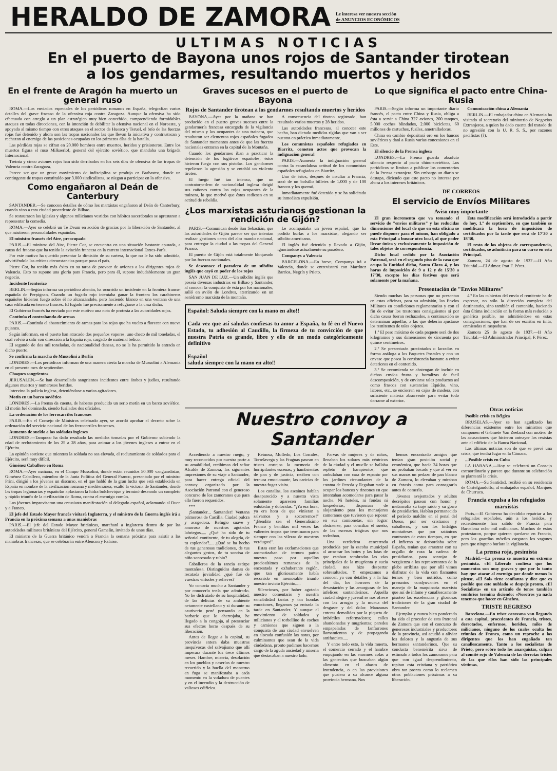HERALDO DE ZAMORA
Le interesa ver nuestra sección
de ANUNCIOS ECONÓMICOS
ULTIMAS NOTICIAS
En el puerto de Bayona unos rojos de Santander tirotean
a los gendarmes, resultando muertos y heridos
En el frente de Aragón ha muerto un general ruso
ROMA.—Los enviados especiales de los periódicos romanos en España, telegrafían varios detalles del grave fracaso de la ofensiva roja contra Zaragoza. Aunque la ofensiva ha sido efectuada con arreglo a un plan estratégico muy bien concebido, comprendiendo formidables ataques en todas direcciones, con la intención de debilitar la ofensiva nacional en el Noroeste, y apoyada al mismo tiempo con otros ataques en el sector de Huesca y Teruel, el brío de las fuerzas rojas fué detenido y ahora son las tropas nacionales las que llevan la iniciativa y contraatacan y rechazan al enemigo de las posiciones ocupadas en los primeros días de la batalla.
Las pérdidas rojas se cifran en 20.000 hombres entre muertos, heridos y prisioneros. Entre los muertos figura el ruso Milkaerlof, general del ejército soviético, que mandaba una brigada Internacional.
Treinta y cinco aviones rojos han sido derribados en los seis días de ofensiva de las tropas de Valencia contra Zaragoza.
Parece ser que un grave movimiento de indisciplina se produjo en Barbastro, donde un contingente de tropas constituído por 3.000 sindicalistas, se niegan a participar en la ofensiva.
Como engañaron al Deán de Canterbury
SANTANDER.—Se conocen detalles de cómo los marxistas engañaron al Deán de Canterbury, cuando vino a esta ciudad procedente de Bilbao.
Se restauraron las iglesias y algunos milicianos vestidos con hábitos sacerdotales se aprestaron a representar la comedia.
ROMA.—Ayer se celebró un Te Deum en acción de gracias por la liberación de Santander, al que asistieron personalidades españolas.
El ministro francés del Aire, preocupado
PARIS.—El ministro del Aire, Pierre Cot, se encuentra en una situación bastante apurada, a causa del fracaso que ha tenido la aviación francesa en la carrera internacional Estres-París.
Por este motivo ha querido presentar la dimisión de su cartera, la que no le ha sido admitida, advirtiéndole las críticas circunstancias porque pasa el país.
Pierre Cot, ha tenido más éxito en su tarea de proveer de aviones a los dirigentes rojos de Valencia. Esto no supone una gloria para Francia, pero para él, supone indudablemente un gran negocio.
Incidente fronterizo
BERLIN.—Según informa un periódico alemán, ha ocurrido un incidente en la frontera franco-española de Perpignan. Cuando un fugado rojo intentaba ganar la frontera los carabineros españoles hicieron fuego sobre él no alcanzándole, pero haciendo blanco en una ventana de una casa edificada en terreno francés. El fugado fué precisamente a refugiarse a la casa dicha.
El Gobierno francés ha enviado por este motivo una nota de protesta a las autoridades rojas.
Continúa el contrabando de armas
PARIS.—Continúa el abastecimiento de armas para los rojos que ha vuelto a florecer con nueva pujanza.
Según informan, en el puerto han atracado dos pequeños vapores, uno checo de mil toneladas, el cual volvió a salir con dirección a la España roja, cargado de material bélico.
El segundo de dos mil toneladas, de nacionalidad danesa, no se le ha permitido la entrada en dicho puerto.
Se confirma la marcha de Mussolini a Berlín
LONDRES.—Los periódicos informan de una manera cierta la marcha de Mussolini a Alemania en el presente mes de septiembre.
Choques sangrientos
JERUSALEN.—Se han desarrollado sangrientos incidentes entre árabes y judíos, resultando algunos muertos y numerosos heridos.
Intervino la policía inglesa, deteniéndose a varios agitadores.
Motín en un barco soviético
LONDRES.—La Prensa da cuenta, de haberse producido un serio motín en un barco soviético. El motín fué dominado, siendo fusilados dos oficiales.
La ordenación de los ferrocarriles franceses
PARIS.—En el Consejo de Ministros celebrado ayer, se acordó aprobar el decreto sobre la ordenación del servicio nacional de los ferrocarriles franceses.
Aumento de sueldo a los soldados ingleses
LONDRES.—Tampoco ha dado resultado las medidas tomadas por el Gobierno subiendo la edad de reclutamiento de los 25 a 28 años, para animar a los jóvenes ingleses a entrar en el Ejército.
La opinión sostiene que mientras la soldada no sea elevada, el reclutamiento de soldados para el Ejército, será muy difícil.
Giménez Caballero en Roma
ROMA.—Ayer mañana, en el Campo Mussolini, donde están reunidos 50.000 vanguardistas, Giménez Caballero, miembro de la Junta Política del General Franco, presentado por el ministro Prini, dirigió a los jóvenes un discurso, en el que habló de la gran lucha que está establecida en España en nombre de la civilización romana y mediterránea; exaltó la victoria de Santander, donde las tropas legionarias y españolas aplastaron la hidra bolchevique y terminó deseando un completo y rápido triunfo de la civilización de Roma, contra el enemigo común.
Los jóvenes improvisaron una entusiasta manifestación al delegado español, aclamando al Duce y a Franco.
El jefe del Estado Mayor francés visitará Inglaterra, y el ministro de la Guerra inglés irá a Francia en la próxima semana a unas maniobras
PARIS.—El jefe del Estado Mayor británicas, marchará a Inglaterra dentro de por las autoridades militares británicas del Ejército, general Gamelin, invitado de unos días.
El ministro de la Guerra británico vendrá a Francia la semana próxima para asistir a las maniobras francesas, que se celebrarán entre Alencon y Falaise.
Graves sucesos en el puerto de Bayona
Rojos de Santander tirotean a los gendarmes resultando muertos y heridos
BAYONA.—Ayer por la mañana se han producido en el puerto graves sucesos entre la gendarmería francesa encargada de la vigilancia del mismo y los ocupantes de una trainera, que resultaron ser elementos rojos españoles fugados de Santander momentos antes de que las fuerzas nacionales entraran en la capital de la Montaña.
Cuando los gendarmes iban a practicar la detención de los fugitivos españoles, éstos hicieron fuego con sus pistolas. Los gendarmes repelieron la agresión y se entabló un violento tiroteo.
El fuego fué tan intenso, que un contratorpedero de nacionalidad inglesa dirigió sus cañones contra los rojos ocupantes de la trainera, lo que motivó que éstos cediesen en su actitud de rebeldía.
A consecuencia del tiroteo registrado, han resultado varios muertos y 28 heridos.
Las autoridades francesas, al conocer este hecho, han dictado medidas rígidas que van a ser puestas en práctica inmediatamente.
Los comunistas españoles refugiados en Biarritz, cometen actos que provocan la indignación general
PARIS.—Aumenta la indignación general contra la escandalosa actitud de los comunistas españoles refugiados en Biarritz.
Uno de éstos, después de insultar a Francia, socó de un bolsillo billetes de 1.000 y de 100 francos y los quemó.
Inmediatamente fué detenido y se ha solicitado su inmediata expulsión.
¿Los marxistas asturianos gestionan la rendición de Gijón?
PARIS.—Comunican desde San Sebastián, que las autoridades de Gijón parece ser que intentan realizar gestiones cerca del alto mando nacional, para entregar la ciudad a las tropas del General Franco.
El puerto de Gijón está totalmente bloqueado por las fuerzas nacionales.
Se desconoce el paradero de un súbdito inglés que cayó en poder de los rojos
SAN JUAN DE LUZ.—Un súbdito inglés que poseía diversas industrias en Bilbao y Santander, al conocer la conquista de ésta por los nacionales, salió en avión de Londres, aterrizando en un aeródromo marxista de la montaña.
Le acompañaba un joven español, que ha podido burlas a los marxistas, alegando ser súbdito americano.
El inglés fué detenido y llevado a Gijón, ignorándose actualmente su paradero.
Companys a Valencia
BARCELONA.—En breve, Companys irá a Valencia, donde se entrevistará con Martínez Barrios, Negrín y Prieto.
Español: Saluda siempre con la mano en alto!!
Cada vez que así saludas confiesas tu amor a España, tu fé en el Nuevo Estado, tu adhesión al Caudillo, la firmeza de tu convicción de que nuestra Patria es grande, libre y ello de un modo categóricamente definitivo
Español
saluda siempre con la mano en alto!!
Lo que significa el pacto entre China-Rusia
PARIS.—Según informa un importante diario francés, el pacto entre China y Rusia, obliga a ésta a servir a China 327 aviones, 200 tanques, 5.000 coches blindados, 2.000 bicicletas, 60 millones de cartuchos, fusiles, ametralladoras.
China en cambio depositará oro en los bancos soviéticos y dará a Rusia varias concesiones en el Este.
El silencio de la Prensa inglesa
LONDRES.—La Prensa guarda absoluto silencio respecto al pacto chino-soviético. Los periódicos se limitan a publicar los comentarios de la Prensa extranjera. Sin embargo un diario se destapa, diciendo que este pacto no interesa por ahora a los intereses británicos.
Comunicación china a Alemania
BERLIN.—El embajador chino en Alemania ha visitado al secretario del ministerio de Negocios Extranjeros, a quien ha dado cuenta del tratado de no agresión con la U. R. S. S., por razones pacifistas (?).
DE CORREOS
El servicio de Envíos Militares
Aviso muy importante
El gran incremento que va tomando el servicio de "envíos militares" y las reducidas dimensiones del local de que en esta oficina se puede disponer para el mismo, han obligado a esta Principal a buscar otro local, al que poder llevar única y exclusivamente la imposición de tales objetos de correspondencia.
Dicho local cedido por la Asociación Patronal, será en el segundo piso de la casa que ocupa la Entidad dicha, Santa Clara 4, y las horas de imposición de 9 a 12 y de 15'30 a 17'30, excepto los días festivos que será solamente por la mañana.
Esta modificación será introducida a partir de hoy, 1.º de septiembre, en que también se modificará la hora de imposición de certificados por la tarde que será de 17'30 a 18'30.
El resto de los objetos de correspondencia, certificados, se admitirán para su curso en esta Principal.
Zamora, 24 de agosto de 1937.—II Año Triunfal.—El Admor. Prat F. Pérez.
Presentación de "Envíos Militares"
Siendo muchas las personas que no presentan en estas oficinas, para su admisión, los Envíos Militares en condiciones reglamentarias y con el fin de evitar los trastornos consiguientes si por dicha causa fueran rechazados, a continuación se determinan aquellas, a las que deberán ajustarse los remitentes de tales objetos.
1.º El peso máximo de cada paquete será de dos kilogramos y sus dimensiones de cincuenta por quince centímetros.
2.º Se presentarán precintados o lacrados en forma análoga a los Paquetes Postales y con un envase que posea la consistencia bastante a evitar deterioros en el contenido.
3.º Se recomienda se abstengan de incluir en dichos envíos frutas y hortalizas de facil descomposición, y de enviarse tales productos así como frascos con sustancias líquidas, vino, licores, etc., se encierren en cajas de madera, con suficiente materia absorvente para evitar todo derrame al exterior.
4.º En las cubiertas del envío el remitente ha de expresar, no sólo la dirección completa del destinatario, sino también el contenido, haciendo ésta última indicación en la forma más reducida o genérica posible, no admitiéndose en estas consignaciones, que han de ser escritas en tinta, enmiendas ni raspaduras.
Zamora 25 de agosto de 1937.—II Año Triunfal.—El Administrador Principal, F. Pérez.
Nuestro convoy a Santander
Accediendo a nuestro ruego, y muy reconocidos por nuestra parte a su amabilidad, recibimos del señor Alcalde de Zamora, las siguientes impresiones de su viaje a Santander, para hacer entrega oficial del convoy organizado por la Asociación Patronal con el generoso concurso de los zamoranos que para ello fueron requeridos.
***
¡Santander... Santander! Ventana primorosa de Castilla. Ciudad pulcra y acogedora. Refugio suave y amoroso de nuestros agotados labriegos..... ¿Qué ha sido de tu señorial continente, de tu alegría, de tu esplendor?.... ¿Qué se ha hecho de tus generosas tradiciones, de tus alegantes gestos, de tu sonrisa de niño sonrosado y rubio?
Caballeros de la rancia estirpe montañesa. Distinguidas damas de recatada jovialidad ¿qué fué de vuestras virtudes y relieves?
Yo conocía mucho a Santander y por conocerlo tenía que admirarlo. Yo he disfrutado de su hospitalidad, de las delicias de su ambiente netamente castellano y si durante su cautiverio pené pensando en la barbarie que lo aherrojaba, he llegado a la congoja, al presenciar sus efectos horas después de su liberación.
Antes de llegar a la capital, su provincia entera daba muestras inequívocas del salvajismo que allí imperara durante los trece últimos meses. Hambre, miseria, desolación en los pueblos y caseríos de nuestro recorrido y la huella del monstruo en fuga se manifestaba a cada momento en la voladura de puentes y en el incendio y la destrucción de valiosos edificios.
Reinosa, Molledo, Los Corrales, Torrelavega y las Fraguas pasean en tristes cortejos la memoria de horripilantes escenas; y hambrientos de pan y de justicia, reciben con ternura emocionante, las caricias de nuestra fugaz visita.
Los canallas, los asesinos habían desaparecido y a nuestra vista solamente aparecen familias enlutadas y doloridas. "¡Ya era hora, ya era hora de que vinieran a salvarnos y a socorrernos!" "¡Bendito sea el Generalísimo Franco y benditas mil veces las valientes tropas que terminaron para siempre con las vilezas de nuestros verdugos!".
Estas eran las exclamaciones que aromatizaban de ternura patria nuestro paso por aquellos preciosísimos remansos de la encrestada y exhuberante región, que tan gloriosamente había recorrido en memorable triunfo nuestro invicto Ejército.....
Silenciosos, por haber agotado nuestro comentario y nuestra sensibilidad tantas y tan hondas emociones, llegamos ya entrada la tarde en Santander. Y aunque el movimiento de soldados y milicianos y el torbellino de coches y camiones que siguen a la conquista de una ciudad envuelven en alocada confusión las notas, por culminantes que sean de la vida ciudadana, pronto pudimos hacernos cargo de la aguda ansiedad y miseria que destacaban a nuestro lado.
Parvas de mujeres y de niños, llenaban los solares más céntricos de la ciudad y el muelle se hallaba repleto de harapientos, que ambulaban con cara de espanto por los jardines circundantes de la estatua de Pereda y llegaban tarde a ocupar los bancos y rincones en que intentaban acomodarse para pasar la noche. Ni hoteles, ni fondas ni hospederías, disponían de alojamiento para los mensajeros zamoranos que tuvieron que reposar en sus camionetas, sin lograr abstraerse, para conciliar el sueño, de las escenas trágicas que nos rodeaban.
Una verdadera cencerrada producida por la escoba municipal al arrastrar los botes y las latas de que estaban sembradas las vías principales de la mugrienta y sucia ciudad, nos hizo despertar sobresaltados. Y empezamos a conocer, ya con detalles y a la luz del día, los horrores de la devastación y las amarguras de los infelices santanderinos. Aquella ciudad alegre y juvenil se nos ofrece con las arrugas y la mueca del desgaste y del dolor. Manzanas enteras demolidas por la piqueta de imbéciles reformadores; calles abandonadas y mugrientas; paredes empapeladas de fanfarrones llamamientos y de propaganda antifascista.....
Y entre todo esto, la vida muerta, el comercio cerrado y el hambre empujando en las enormes colas a las gentecitas que buscaban algún alimento en el abasto de Intendencia, o en las provisiones que pusiera a su alcance alguna provincia hermana. Nos
hemos encontrado amigos que tenían gran posición social y económica, que hacía 24 horas que no probaban bocado y que al ver en sus manos un pedazo de pan blanco de Zamora, lo elevaban y miraban en éxtasis como para consagrarlo antes de comerlo.
Jóvenes avejentados y adultos decrépitos pasean con honor y melancolía su traje raído y su gorro de presidiarios. Habían permanecido el período maldito en el penal del Dueso, por ser cristianos y caballeros, y son los hidalgos montañeses que por satánicos contrastes de estos tiempos, en que el Infierno se desbordaba sobre España, tenían que arrastrar con su orgullo de raza la cadena de presidiarios, para sonrojar de vergüenza a los representantes de la plebe arribista que por allí vimos disfrutar de la vida con flamantes ternos y bien nutridos, como presuntos coadyuvantes en el manejo de la maquinaria marxista que así de infame y canallescamente pisoteó las excelencias y gloriosas tradiciones de la gran ciudad de Santander.
Ejemplar y nunca bien ponderado ha sido el proceder de esta Patronal de Zamora que con el concurso de generosos industriales y productores de la provincia, así acudió a aliviar los dolores y la angustia de sus hermanos santanderinos. Que su conducta benemérita sirva de estímulo a todos los zamoranos para que con igual desprendimiento, repitan esta cristiana y patriótica obra tan pronto como lo reclamen otras poblaciones próximas a su liberación.
Otras noticias
Posible crisis en Bélgica
BRUSELAS.—Ayer se han agudizado las diferencias existentes entre los ministros que componen el Gabinete Van Zeeland con motivo de las acusaciones que hicieron anteayer los rexistas ante el edificio de la Banca Nacional.
Las últimas noticias son de que se prevé una crisis, que tendrá lugar en la Cámara.
...Posible crisis en Cuba
LA HABANA.—Hoy se celebrará un Consejo extraordinario y parece que durante su celebración se planteará la crisis.
ROMA.—Su Santidad, recibió en su residencia de Castelgandolfo, al embajador español, Marqués de Churruca.
Francia expulsa a los refugiados marxistas
París.—El Gobierno ha decidido repatriar a los refugiados españoles, aún a los heridos, y recientemente han salido de Francia para Barcelona ocho mil milicianos. Muchos de estos protestaron, porque quieren quedarse en Francia, pero los guardias móviles cargaron los vagones para que ninguno burlara la vigilancia.
La prensa roja, pesimista
Madrid.—La prensa se muestra en extremo pesimista. «El Liberal» confiesa que los momentos son muy graves y que por lo tanto hay que atacar al enemigo por donde menos lo piense. «El Sol» tiene confianza y dice que es posible que este nublado se despeje pronto. «El Socialista» en un artículo de tonos también sombríos termina diciendo: «Nosotros ya nada tenemos que hacer en Ginebra.
TRISTE REGRESO
Barcelona.—En triste caravana van llegando a esta capital, procedentes de Francia, tristes, derrotados, enfermos, heridos, miles de milicianos, ninguno de los cuales oculta los triunfos de Franco, como un reproche a los dirigentes que los han engañado tan canallescamente. Tanto a los socialistas de Prieto, pero sobre todo los anarquistas, culpan al comité rojo de Valencia de las derrotas tristes de las que ellos han sido las principales víctimas.